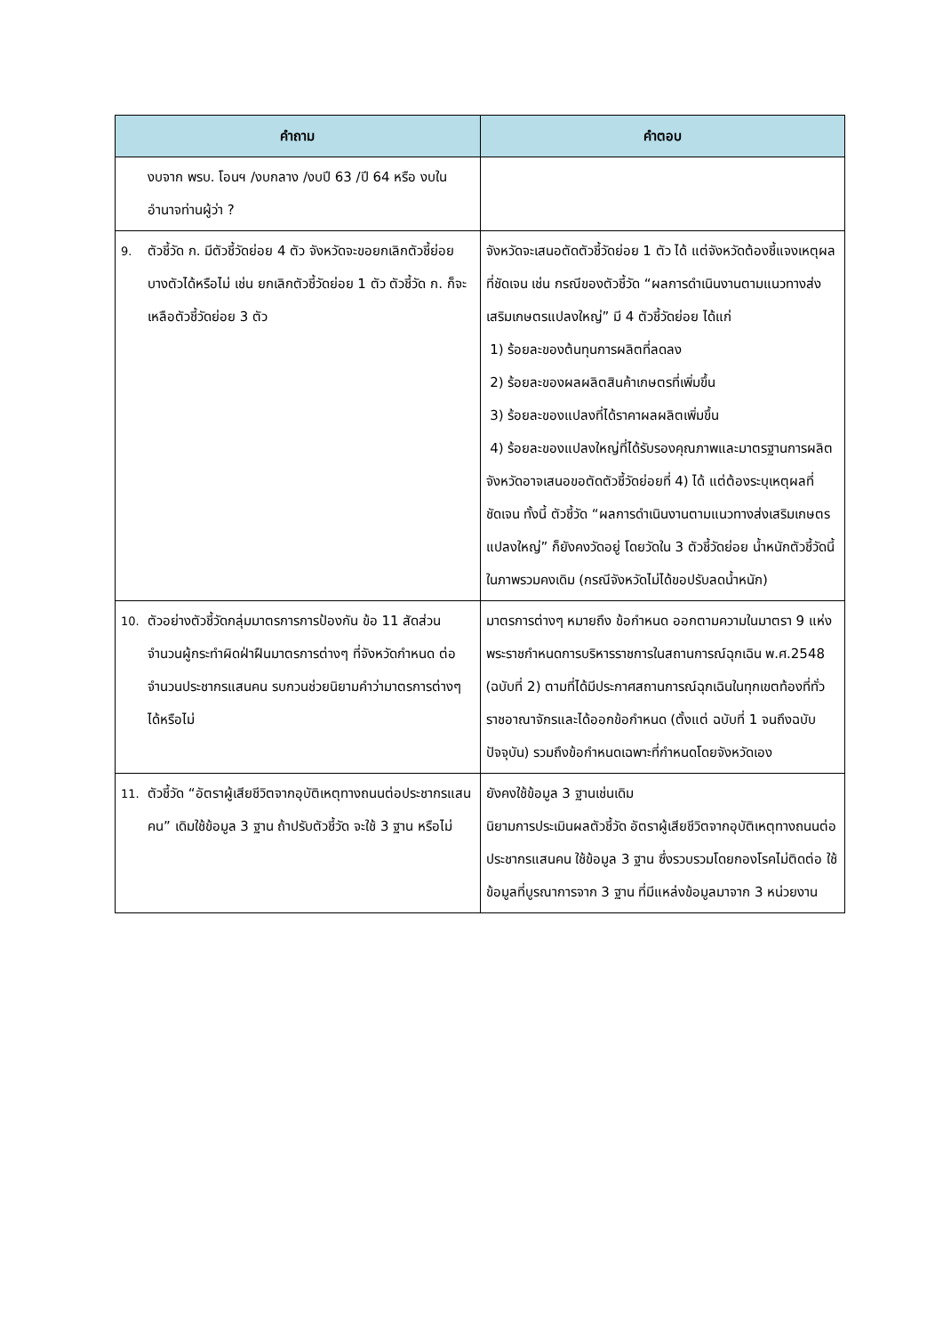| คำถาม | คำตอบ |
| --- | --- |
| งบจาก พรบ. โอนฯ /งบกลาง /งบปี 63 /ปี 64 หรือ งบในอำนาจท่านผู้ว่า ? | |
| 9. ตัวชี้วัด ก. มีตัวชี้วัดย่อย 4 ตัว จังหวัดจะขอยกเลิกตัวชี้ย่อยบางตัวได้หรือไม่ เช่น ยกเลิกตัวชี้วัดย่อย 1 ตัว ตัวชี้วัด ก. ก็จะเหลือตัวชี้วัดย่อย 3 ตัว | จังหวัดจะเสนอตัดตัวชี้วัดย่อย 1 ตัว ได้ แต่จังหวัดต้องชี้แจงเหตุผลที่ชัดเจน เช่น กรณีของตัวชี้วัด “ผลการดำเนินงานตามแนวทางส่งเสริมเกษตรแปลงใหญ่” มี 4 ตัวชี้วัดย่อย ได้แก่ 1) ร้อยละของต้นทุนการผลิตที่ลดลง 2) ร้อยละของผลผลิตสินค้าเกษตรที่เพิ่มขึ้น 3) ร้อยละของแปลงที่ได้ราคาผลผลิตเพิ่มขึ้น 4) ร้อยละของแปลงใหญ่ที่ได้รับรองคุณภาพและมาตรฐานการผลิต จังหวัดอาจเสนอขอตัดตัวชี้วัดย่อยที่ 4) ได้ แต่ต้องระบุเหตุผลที่ชัดเจน ทั้งนี้ ตัวชี้วัด “ผลการดำเนินงานตามแนวทางส่งเสริมเกษตรแปลงใหญ่” ก็ยังคงวัดอยู่ โดยวัดใน 3 ตัวชี้วัดย่อย น้ำหนักตัวชี้วัดนี้ในภาพรวมคงเดิม (กรณีจังหวัดไม่ได้ขอปรับลดน้ำหนัก) |
| 10. ตัวอย่างตัวชี้วัดกลุ่มมาตรการการป้องกัน ข้อ 11 สัดส่วนจำนวนผู้กระทำผิดฝ่าฝืนมาตรการต่างๆ ที่จังหวัดกำหนด ต่อจำนวนประชากรแสนคน รบกวนช่วยนิยามคำว่ามาตรการต่างๆ ได้หรือไม่ | มาตรการต่างๆ หมายถึง ข้อกำหนด ออกตามความในมาตรา 9 แห่งพระราชกำหนดการบริหารราชการในสถานการณ์ฉุกเฉิน พ.ศ.2548 (ฉบับที่ 2) ตามที่ได้มีประกาศสถานการณ์ฉุกเฉินในทุกเขตท้องที่ทั่วราชอาณาจักรและได้ออกข้อกำหนด (ตั้งแต่ ฉบับที่ 1 จนถึงฉบับปัจจุบัน) รวมถึงข้อกำหนดเฉพาะที่กำหนดโดยจังหวัดเอง |
| 11. ตัวชี้วัด “อัตราผู้เสียชีวิตจากอุบัติเหตุทางถนนต่อประชากรแสนคน” เดิมใช้ข้อมูล 3 ฐาน ถ้าปรับตัวชี้วัด จะใช้ 3 ฐาน หรือไม่ | ยังคงใช้ข้อมูล 3 ฐานเช่นเดิม นิยามการประเมินผลตัวชี้วัด อัตราผู้เสียชีวิตจากอุบัติเหตุทางถนนต่อประชากรแสนคน ใช้ข้อมูล 3 ฐาน ซึ่งรวบรวมโดยกองโรคไม่ติดต่อ ใช้ข้อมูลที่บูรณาการจาก 3 ฐาน ที่มีแหล่งข้อมูลมาจาก 3 หน่วยงาน |